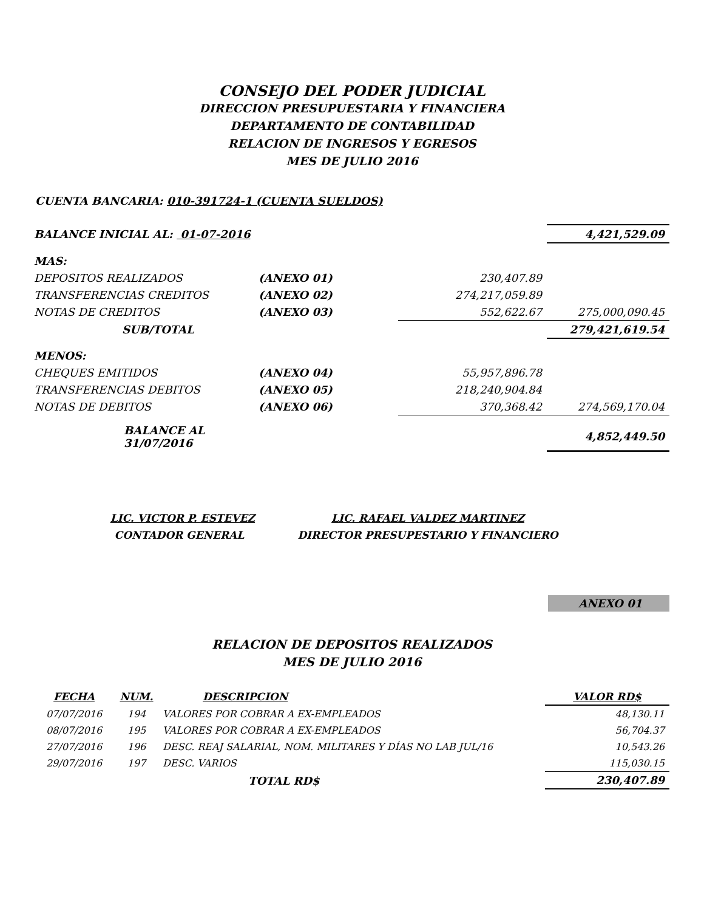CONSEJO DEL PODER JUDICIAL
DIRECCION PRESUPUESTARIA Y FINANCIERA
DEPARTAMENTO DE CONTABILIDAD
RELACION DE INGRESOS Y EGRESOS
MES DE JULIO 2016
CUENTA BANCARIA: 010-391724-1 (CUENTA SUELDOS)
| BALANCE INICIAL AL: 01-07-2016 | | | 4,421,529.09 |
| MAS: | | | |
| DEPOSITOS REALIZADOS | (ANEXO 01) | 230,407.89 | |
| TRANSFERENCIAS CREDITOS | (ANEXO 02) | 274,217,059.89 | |
| NOTAS DE CREDITOS | (ANEXO 03) | 552,622.67 | 275,000,090.45 |
| SUB/TOTAL | | | 279,421,619.54 |
| MENOS: | | | |
| CHEQUES EMITIDOS | (ANEXO 04) | 55,957,896.78 | |
| TRANSFERENCIAS DEBITOS | (ANEXO 05) | 218,240,904.84 | |
| NOTAS DE DEBITOS | (ANEXO 06) | 370,368.42 | 274,569,170.04 |
| BALANCE AL 31/07/2016 | | | 4,852,449.50 |
LIC. VICTOR P. ESTEVEZ
CONTADOR GENERAL
LIC. RAFAEL VALDEZ MARTINEZ
DIRECTOR PRESUPESTARIO Y FINANCIERO
ANEXO 01
RELACION DE DEPOSITOS REALIZADOS
MES DE JULIO 2016
| FECHA | NUM. | DESCRIPCION | VALOR RD$ |
| --- | --- | --- | --- |
| 07/07/2016 | 194 | VALORES POR COBRAR A EX-EMPLEADOS | 48,130.11 |
| 08/07/2016 | 195 | VALORES POR COBRAR A EX-EMPLEADOS | 56,704.37 |
| 27/07/2016 | 196 | DESC. REAJ SALARIAL, NOM. MILITARES Y DÍAS NO LAB JUL/16 | 10,543.26 |
| 29/07/2016 | 197 | DESC. VARIOS | 115,030.15 |
| | | TOTAL RD$ | 230,407.89 |